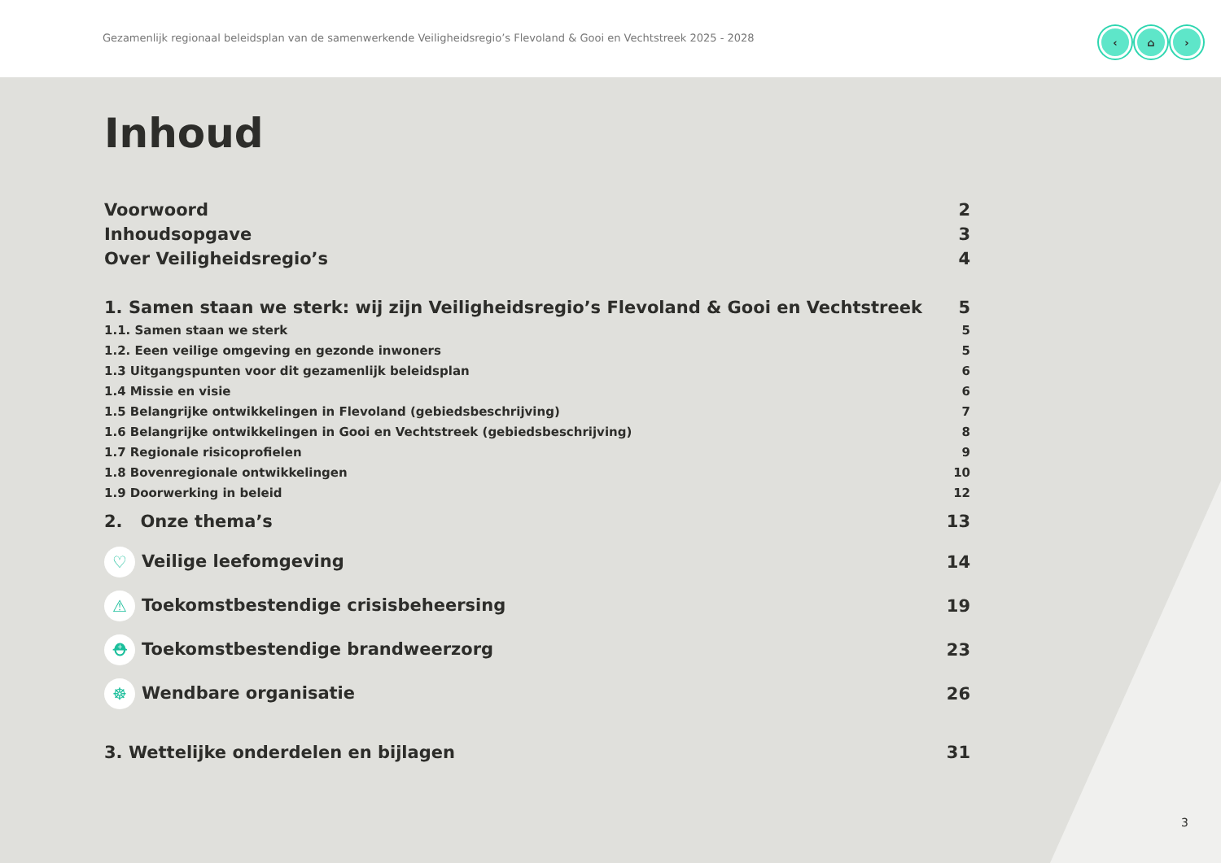Gezamenlijk regionaal beleidsplan van de samenwerkende Veiligheidsregio’s Flevoland & Gooi en Vechtstreek 2025 - 2028
‹ ⌂ ›
Inhoud
Voorwoord 2
Inhoudsopgave 3
Over Veiligheidsregio’s 4
1. Samen staan we sterk: wij zijn Veiligheidsregio’s Flevoland & Gooi en Vechtstreek 5
1.1. Samen staan we sterk 5
1.2. Eeen veilige omgeving en gezonde inwoners 5
1.3 Uitgangspunten voor dit gezamenlijk beleidsplan 6
1.4 Missie en visie 6
1.5 Belangrijke ontwikkelingen in Flevoland (gebiedsbeschrijving) 7
1.6 Belangrijke ontwikkelingen in Gooi en Vechtstreek (gebiedsbeschrijving) 8
1.7 Regionale risicoprofielen 9
1.8 Bovenregionale ontwikkelingen 10
1.9 Doorwerking in beleid 12
2. Onze thema’s 13
♡ Veilige leefomgeving 14
⚠ Toekomstbestendige crisisbeheersing 19
⛑ Toekomstbestendige brandweerzorg 23
☸ Wendbare organisatie 26
3. Wettelijke onderdelen en bijlagen 31
3